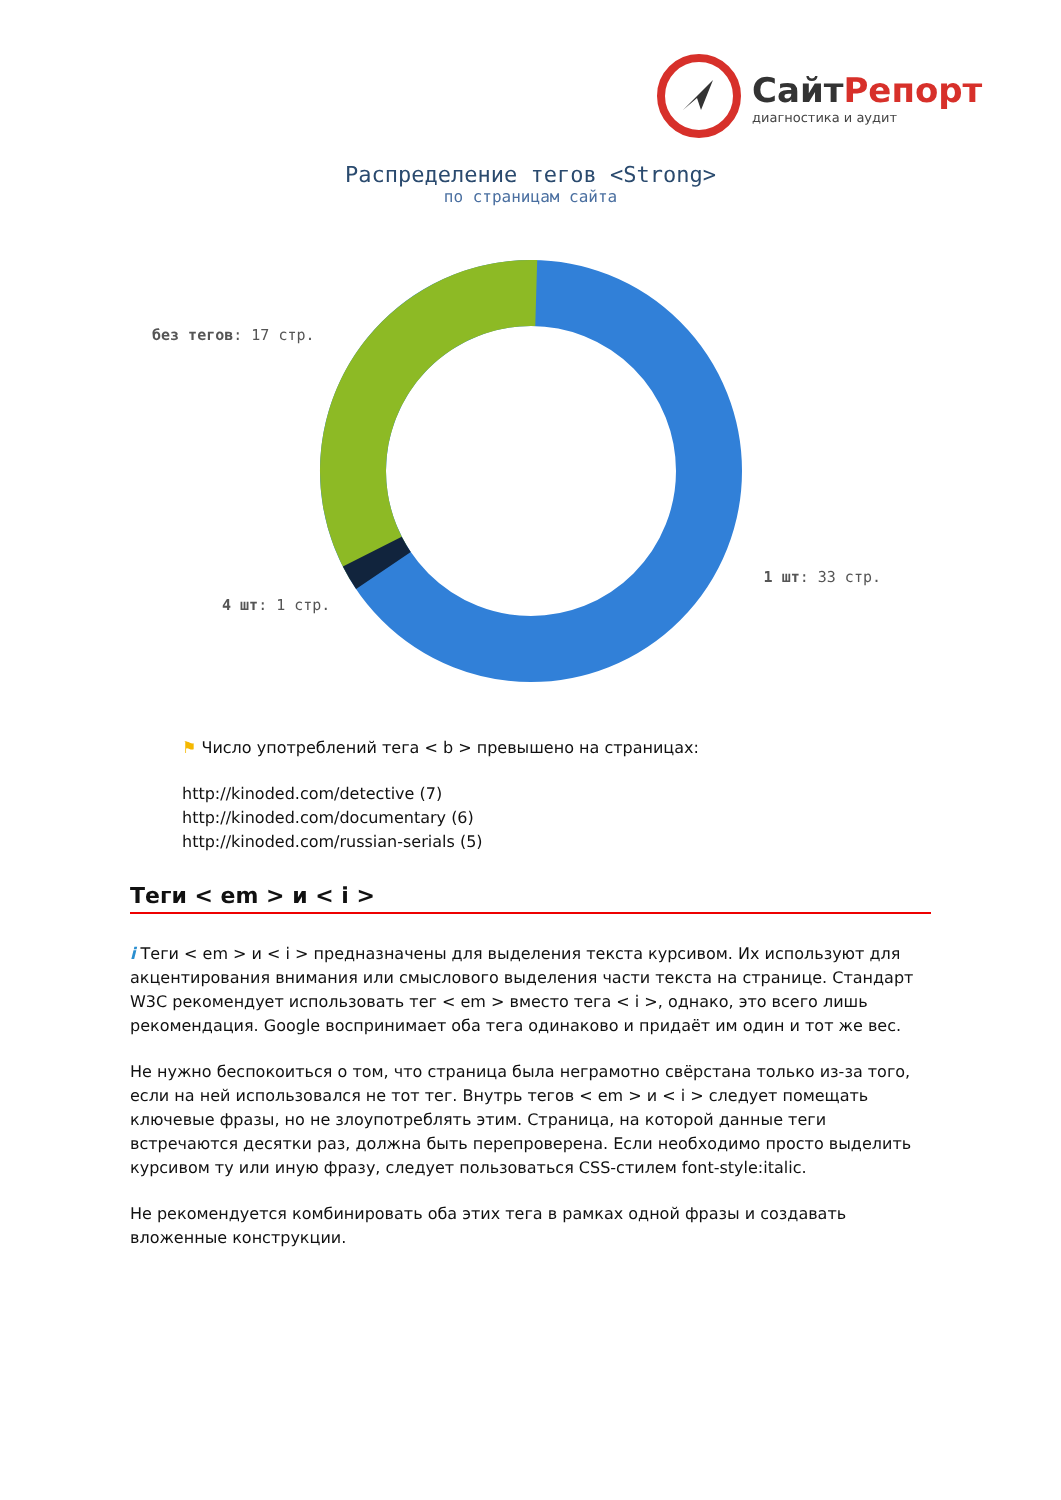СайтРепорт
диагностика и аудит
Распределение тегов <Strong>
по страницам сайта
без тегов: 17 стр.
4 шт: 1 стр.
1 шт: 33 стр.
⚑ Число употреблений тега < b > превышено на страницах:
http://kinoded.com/detective (7)
http://kinoded.com/documentary (6)
http://kinoded.com/russian-serials (5)
Теги < em > и < i >
i Теги < em > и < i > предназначены для выделения текста курсивом. Их используют для акцентирования внимания или смыслового выделения части текста на странице. Стандарт W3C рекомендует использовать тег < em > вместо тега < i >, однако, это всего лишь рекомендация. Google воспринимает оба тега одинаково и придаёт им один и тот же вес.
Не нужно беспокоиться о том, что страница была неграмотно свёрстана только из-за того, если на ней использовался не тот тег. Внутрь тегов < em > и < i > следует помещать ключевые фразы, но не злоупотреблять этим. Страница, на которой данные теги встречаются десятки раз, должна быть перепроверена. Если необходимо просто выделить курсивом ту или иную фразу, следует пользоваться CSS-стилем font-style:italic.
Не рекомендуется комбинировать оба этих тега в рамках одной фразы и создавать вложенные конструкции.